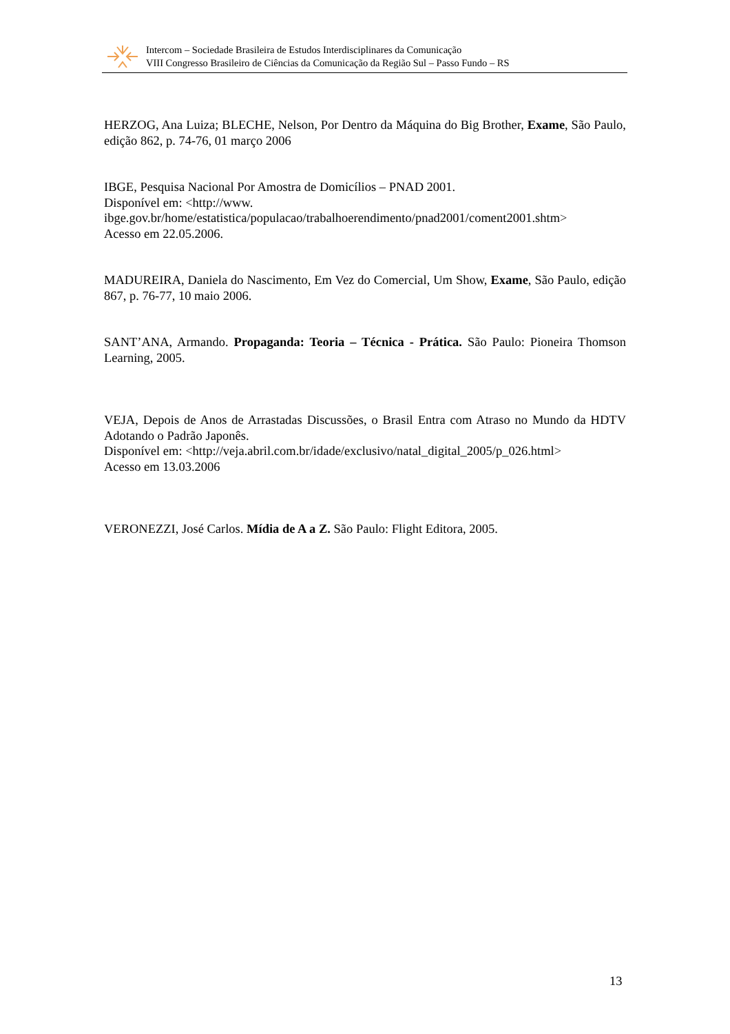Intercom – Sociedade Brasileira de Estudos Interdisciplinares da Comunicação
VIII Congresso Brasileiro de Ciências da Comunicação da Região Sul – Passo Fundo – RS
HERZOG, Ana Luiza; BLECHE, Nelson, Por Dentro da Máquina do Big Brother, Exame, São Paulo, edição 862, p. 74-76, 01 março 2006
IBGE, Pesquisa Nacional Por Amostra de Domicílios – PNAD 2001.
Disponível em: <http://www.
ibge.gov.br/home/estatistica/populacao/trabalhoerendimento/pnad2001/coment2001.shtm>
Acesso em 22.05.2006.
MADUREIRA, Daniela do Nascimento, Em Vez do Comercial, Um Show, Exame, São Paulo, edição 867, p. 76-77, 10 maio 2006.
SANT’ANA, Armando. Propaganda: Teoria – Técnica - Prática. São Paulo: Pioneira Thomson Learning, 2005.
VEJA, Depois de Anos de Arrastadas Discussões, o Brasil Entra com Atraso no Mundo da HDTV Adotando o Padrão Japonês.
Disponível em: <http://veja.abril.com.br/idade/exclusivo/natal_digital_2005/p_026.html>
Acesso em 13.03.2006
VERONEZZI, José Carlos. Mídia de A a Z. São Paulo: Flight Editora, 2005.
13